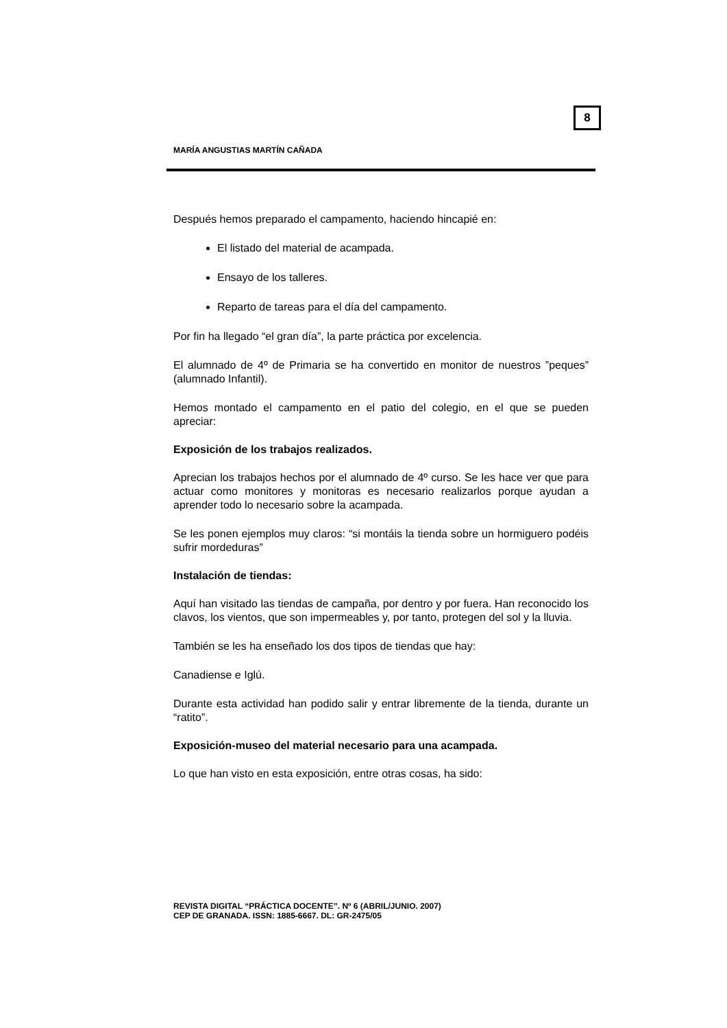8
MARÍA ANGUSTIAS MARTÍN CAÑADA
Después hemos preparado el campamento, haciendo hincapié en:
El listado del material de acampada.
Ensayo de los talleres.
Reparto de tareas para el día del campamento.
Por fin ha llegado “el gran día”, la parte práctica por excelencia.
El alumnado de 4º de Primaria se ha convertido en monitor de nuestros ”peques” (alumnado Infantil).
Hemos montado el campamento en el patio del colegio, en el que se pueden apreciar:
Exposición de los trabajos realizados.
Aprecian los trabajos hechos por el alumnado de 4º curso. Se les hace ver que para actuar como monitores y monitoras es necesario realizarlos porque ayudan a aprender todo lo necesario sobre la acampada.
Se les ponen ejemplos muy claros: “si montáis la tienda sobre un hormiguero podéis sufrir mordeduras”
Instalación de tiendas:
Aquí han visitado las tiendas de campaña, por dentro y por fuera. Han reconocido los clavos, los vientos, que son impermeables y, por tanto, protegen del sol y la lluvia.
También se les ha enseñado los dos tipos de tiendas que hay:
Canadiense e Iglú.
Durante esta actividad han podido salir y entrar libremente de la tienda, durante un “ratito”.
Exposición-museo del material necesario para una acampada.
Lo que han visto en esta exposición, entre otras cosas, ha sido:
REVISTA DIGITAL “PRÁCTICA DOCENTE”. Nº 6 (ABRIL/JUNIO. 2007)
CEP DE GRANADA. ISSN: 1885-6667. DL: GR-2475/05